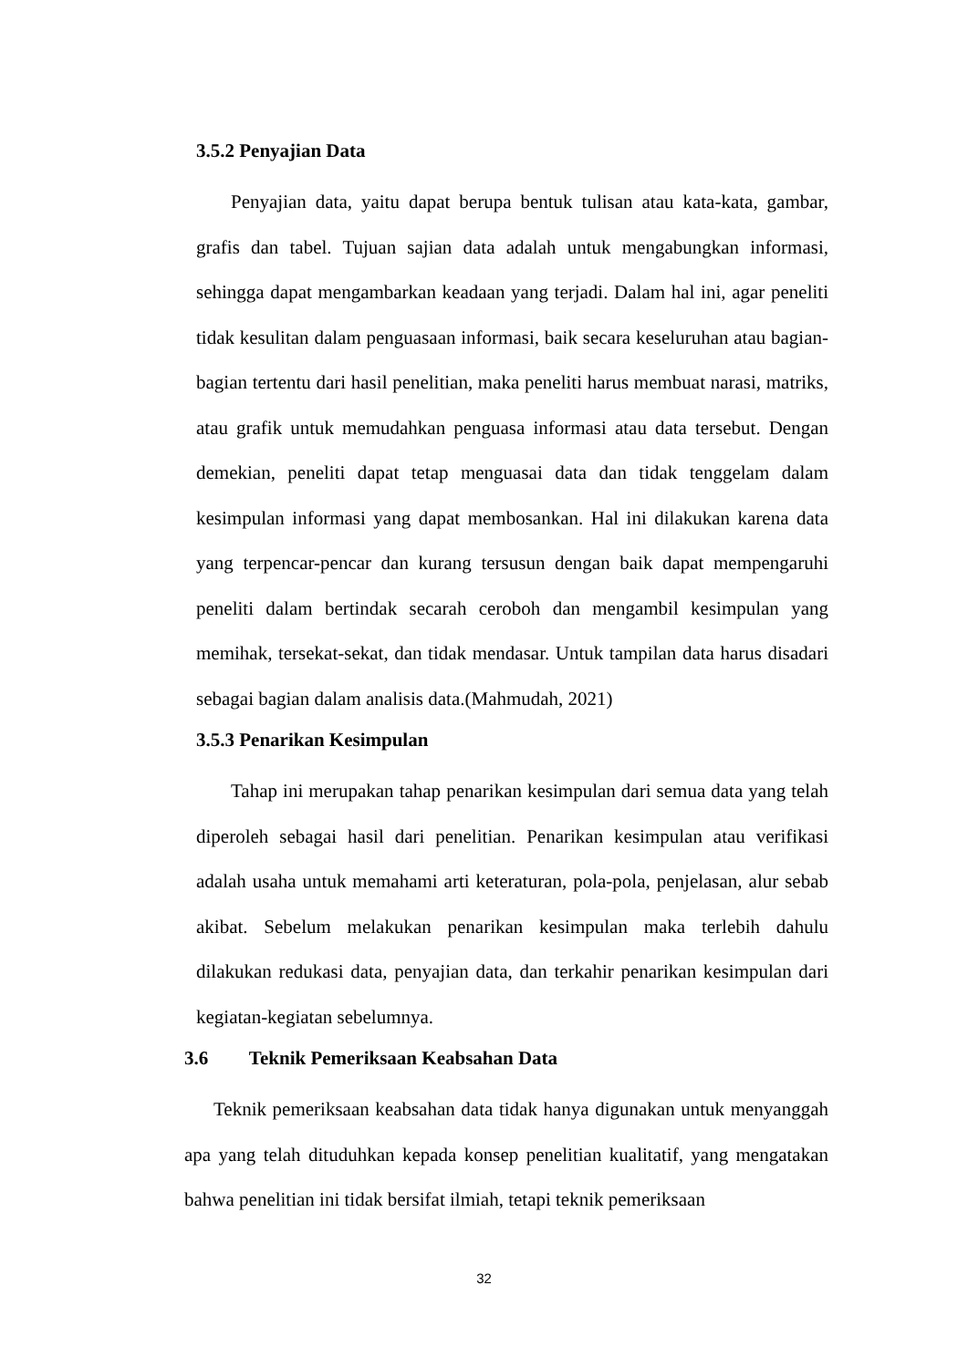3.5.2 Penyajian Data
Penyajian data, yaitu dapat berupa bentuk tulisan atau kata-kata, gambar, grafis dan tabel. Tujuan sajian data adalah untuk mengabungkan informasi, sehingga dapat mengambarkan keadaan yang terjadi. Dalam hal ini, agar peneliti tidak kesulitan dalam penguasaan informasi, baik secara keseluruhan atau bagian-bagian tertentu dari hasil penelitian, maka peneliti harus membuat narasi, matriks, atau grafik untuk memudahkan penguasa informasi atau data tersebut. Dengan demekian, peneliti dapat tetap menguasai data dan tidak tenggelam dalam kesimpulan informasi yang dapat membosankan. Hal ini dilakukan karena data yang terpencar-pencar dan kurang tersusun dengan baik dapat mempengaruhi peneliti dalam bertindak secarah ceroboh dan mengambil kesimpulan yang memihak, tersekat-sekat, dan tidak mendasar. Untuk tampilan data harus disadari sebagai bagian dalam analisis data.(Mahmudah, 2021)
3.5.3 Penarikan Kesimpulan
Tahap ini merupakan tahap penarikan kesimpulan dari semua data yang telah diperoleh sebagai hasil dari penelitian. Penarikan kesimpulan atau verifikasi adalah usaha untuk memahami arti keteraturan, pola-pola, penjelasan, alur sebab akibat. Sebelum melakukan penarikan kesimpulan maka terlebih dahulu dilakukan redukasi data, penyajian data, dan terkahir penarikan kesimpulan dari kegiatan-kegiatan sebelumnya.
3.6 Teknik Pemeriksaan Keabsahan Data
Teknik pemeriksaan keabsahan data tidak hanya digunakan untuk menyanggah apa yang telah dituduhkan kepada konsep penelitian kualitatif, yang mengatakan bahwa penelitian ini tidak bersifat ilmiah, tetapi teknik pemeriksaan
32